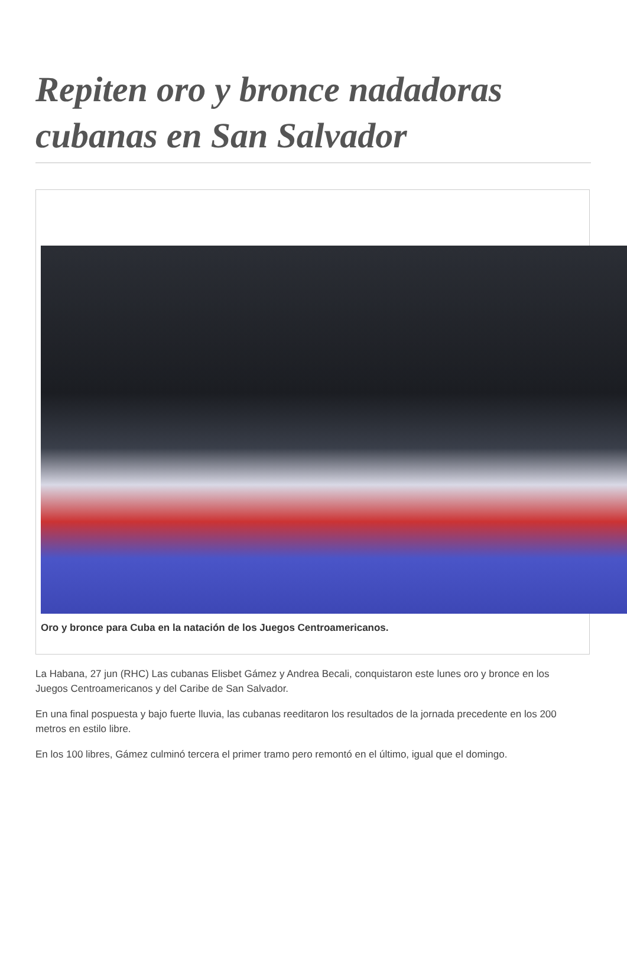Repiten oro y bronce nadadoras cubanas en San Salvador
Oro y bronce para Cuba en la natación de los Juegos Centroamericanos.
La Habana, 27 jun (RHC) Las cubanas Elisbet Gámez y Andrea Becali, conquistaron este lunes oro y bronce en los Juegos Centroamericanos y del Caribe de San Salvador.
En una final pospuesta y bajo fuerte lluvia, las cubanas reeditaron los resultados de la jornada precedente en los 200 metros en estilo libre.
En los 100 libres, Gámez culminó tercera el primer tramo pero remontó en el último, igual que el domingo.